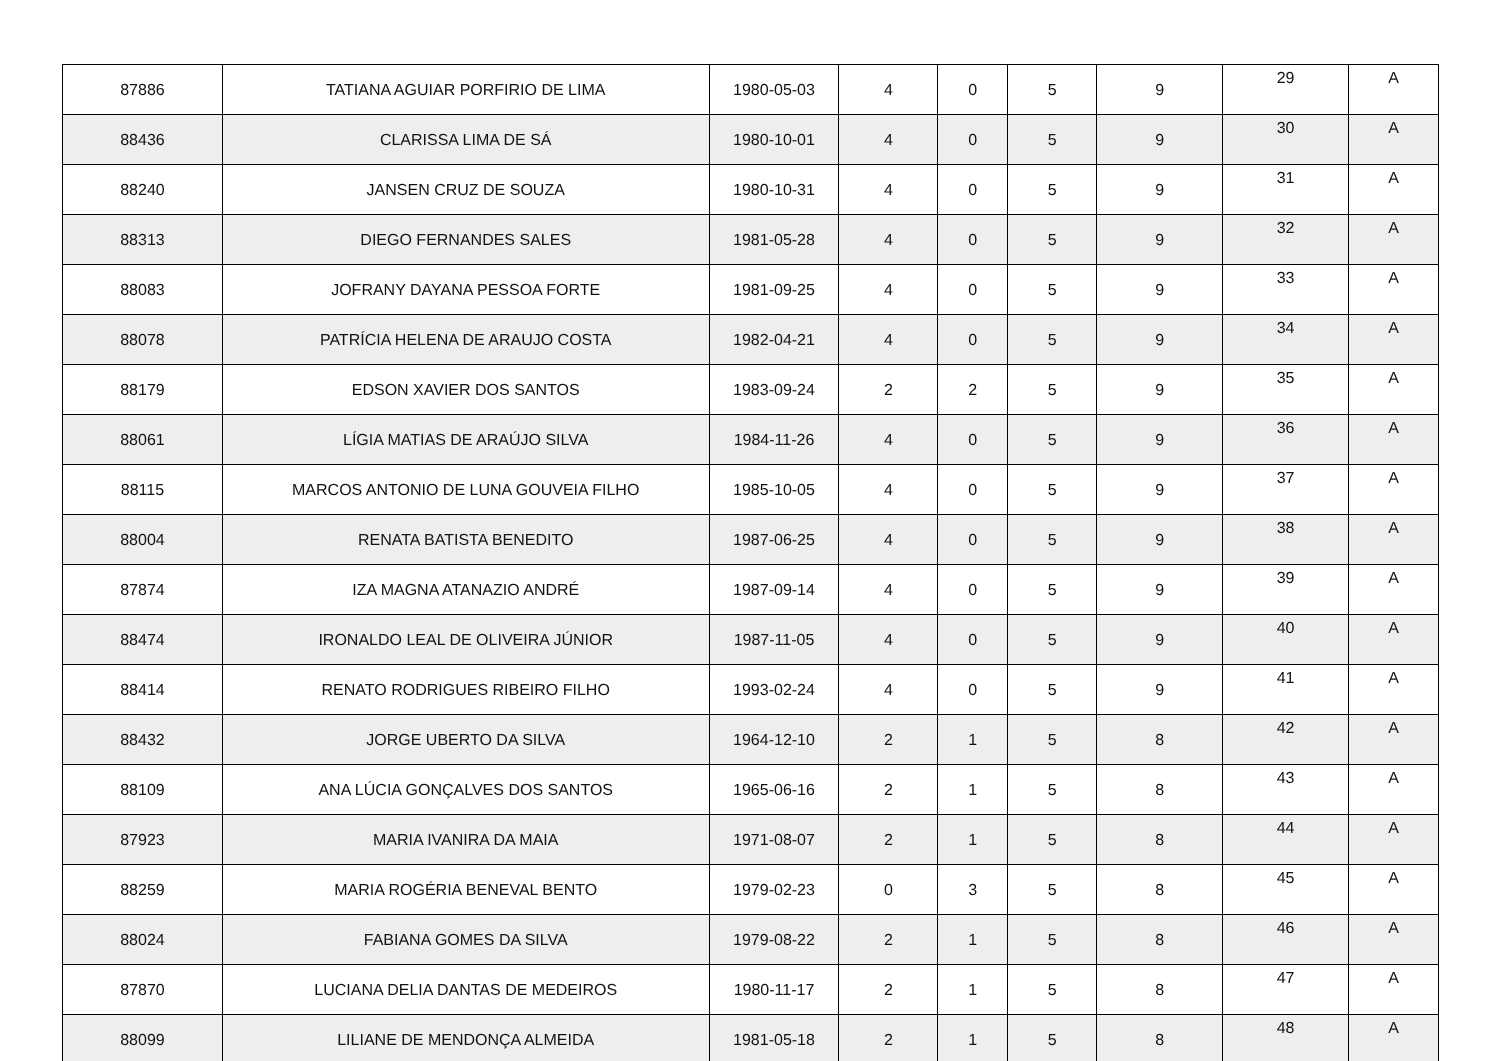| 87886 | TATIANA AGUIAR PORFIRIO DE LIMA | 1980-05-03 | 4 | 0 | 5 | 9 | 29 | A |
| 88436 | CLARISSA LIMA DE SÁ | 1980-10-01 | 4 | 0 | 5 | 9 | 30 | A |
| 88240 | JANSEN CRUZ DE SOUZA | 1980-10-31 | 4 | 0 | 5 | 9 | 31 | A |
| 88313 | DIEGO FERNANDES SALES | 1981-05-28 | 4 | 0 | 5 | 9 | 32 | A |
| 88083 | JOFRANY DAYANA PESSOA FORTE | 1981-09-25 | 4 | 0 | 5 | 9 | 33 | A |
| 88078 | PATRÍCIA HELENA DE ARAUJO COSTA | 1982-04-21 | 4 | 0 | 5 | 9 | 34 | A |
| 88179 | EDSON XAVIER DOS SANTOS | 1983-09-24 | 2 | 2 | 5 | 9 | 35 | A |
| 88061 | LÍGIA MATIAS DE ARAÚJO SILVA | 1984-11-26 | 4 | 0 | 5 | 9 | 36 | A |
| 88115 | MARCOS ANTONIO DE LUNA GOUVEIA FILHO | 1985-10-05 | 4 | 0 | 5 | 9 | 37 | A |
| 88004 | RENATA BATISTA BENEDITO | 1987-06-25 | 4 | 0 | 5 | 9 | 38 | A |
| 87874 | IZA MAGNA ATANAZIO ANDRÉ | 1987-09-14 | 4 | 0 | 5 | 9 | 39 | A |
| 88474 | IRONALDO LEAL DE OLIVEIRA JÚNIOR | 1987-11-05 | 4 | 0 | 5 | 9 | 40 | A |
| 88414 | RENATO RODRIGUES RIBEIRO FILHO | 1993-02-24 | 4 | 0 | 5 | 9 | 41 | A |
| 88432 | JORGE UBERTO DA SILVA | 1964-12-10 | 2 | 1 | 5 | 8 | 42 | A |
| 88109 | ANA LÚCIA GONÇALVES DOS SANTOS | 1965-06-16 | 2 | 1 | 5 | 8 | 43 | A |
| 87923 | MARIA IVANIRA DA MAIA | 1971-08-07 | 2 | 1 | 5 | 8 | 44 | A |
| 88259 | MARIA ROGÉRIA BENEVAL BENTO | 1979-02-23 | 0 | 3 | 5 | 8 | 45 | A |
| 88024 | FABIANA GOMES DA SILVA | 1979-08-22 | 2 | 1 | 5 | 8 | 46 | A |
| 87870 | LUCIANA DELIA DANTAS DE MEDEIROS | 1980-11-17 | 2 | 1 | 5 | 8 | 47 | A |
| 88099 | LILIANE DE MENDONÇA ALMEIDA | 1981-05-18 | 2 | 1 | 5 | 8 | 48 | A |